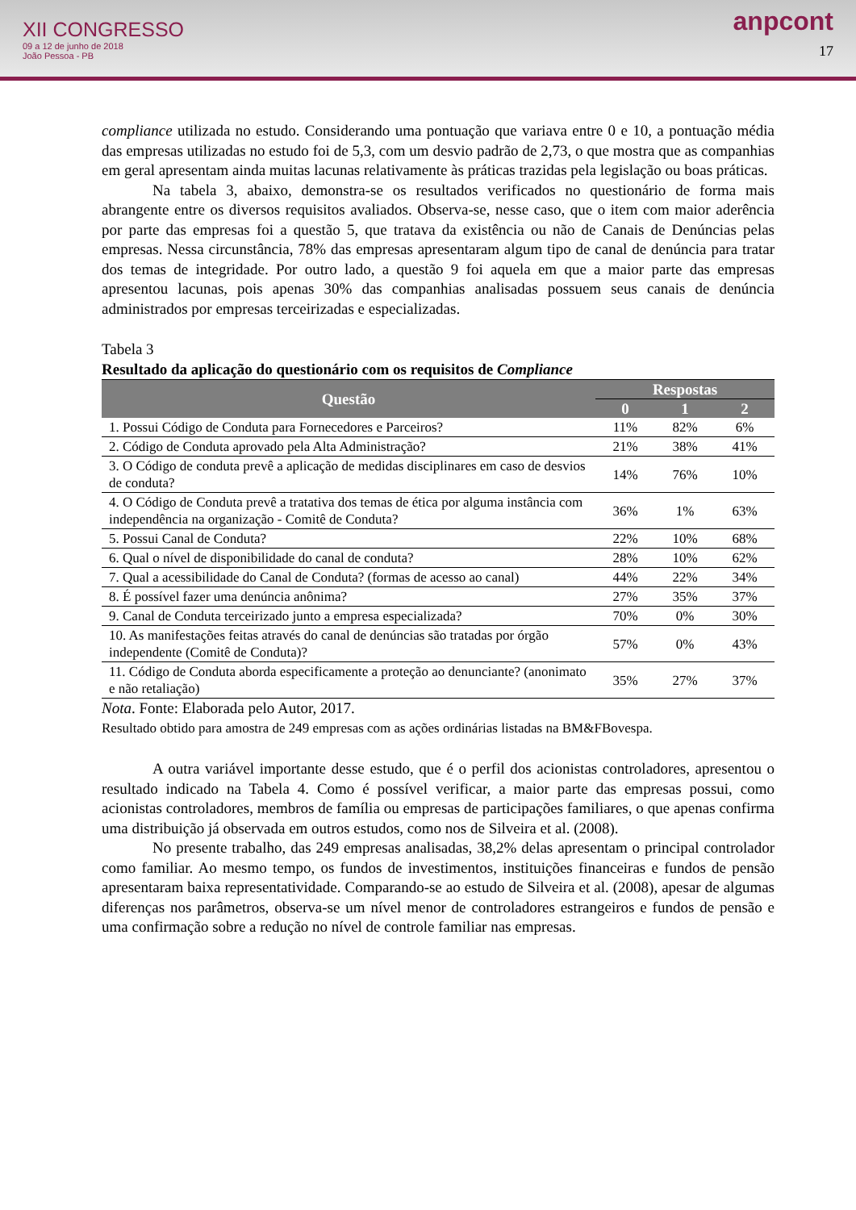XII CONGRESSO
09 a 12 de junho de 2018
João Pessoa - PB
anpcont
17
compliance utilizada no estudo. Considerando uma pontuação que variava entre 0 e 10, a pontuação média das empresas utilizadas no estudo foi de 5,3, com um desvio padrão de 2,73, o que mostra que as companhias em geral apresentam ainda muitas lacunas relativamente às práticas trazidas pela legislação ou boas práticas.
Na tabela 3, abaixo, demonstra-se os resultados verificados no questionário de forma mais abrangente entre os diversos requisitos avaliados. Observa-se, nesse caso, que o item com maior aderência por parte das empresas foi a questão 5, que tratava da existência ou não de Canais de Denúncias pelas empresas. Nessa circunstância, 78% das empresas apresentaram algum tipo de canal de denúncia para tratar dos temas de integridade. Por outro lado, a questão 9 foi aquela em que a maior parte das empresas apresentou lacunas, pois apenas 30% das companhias analisadas possuem seus canais de denúncia administrados por empresas terceirizadas e especializadas.
Tabela 3
Resultado da aplicação do questionário com os requisitos de Compliance
| Questão | Respostas | | |
| --- | --- | --- | --- |
| | 0 | 1 | 2 |
| 1. Possui Código de Conduta para Fornecedores e Parceiros? | 11% | 82% | 6% |
| 2. Código de Conduta aprovado pela Alta Administração? | 21% | 38% | 41% |
| 3. O Código de conduta prevê a aplicação de medidas disciplinares em caso de desvios de conduta? | 14% | 76% | 10% |
| 4. O Código de Conduta prevê a tratativa dos temas de ética por alguma instância com independência na organização - Comitê de Conduta? | 36% | 1% | 63% |
| 5. Possui Canal de Conduta? | 22% | 10% | 68% |
| 6. Qual o nível de disponibilidade do canal de conduta? | 28% | 10% | 62% |
| 7. Qual a acessibilidade do Canal de Conduta? (formas de acesso ao canal) | 44% | 22% | 34% |
| 8. É possível fazer uma denúncia anônima? | 27% | 35% | 37% |
| 9. Canal de Conduta terceirizado junto a empresa especializada? | 70% | 0% | 30% |
| 10. As manifestações feitas através do canal de denúncias são tratadas por órgão independente (Comitê de Conduta)? | 57% | 0% | 43% |
| 11. Código de Conduta aborda especificamente a proteção ao denunciante? (anonimato e não retaliação) | 35% | 27% | 37% |
Nota. Fonte: Elaborada pelo Autor, 2017.
Resultado obtido para amostra de 249 empresas com as ações ordinárias listadas na BM&FBovespa.
A outra variável importante desse estudo, que é o perfil dos acionistas controladores, apresentou o resultado indicado na Tabela 4. Como é possível verificar, a maior parte das empresas possui, como acionistas controladores, membros de família ou empresas de participações familiares, o que apenas confirma uma distribuição já observada em outros estudos, como nos de Silveira et al. (2008).
No presente trabalho, das 249 empresas analisadas, 38,2% delas apresentam o principal controlador como familiar. Ao mesmo tempo, os fundos de investimentos, instituições financeiras e fundos de pensão apresentaram baixa representatividade. Comparando-se ao estudo de Silveira et al. (2008), apesar de algumas diferenças nos parâmetros, observa-se um nível menor de controladores estrangeiros e fundos de pensão e uma confirmação sobre a redução no nível de controle familiar nas empresas.